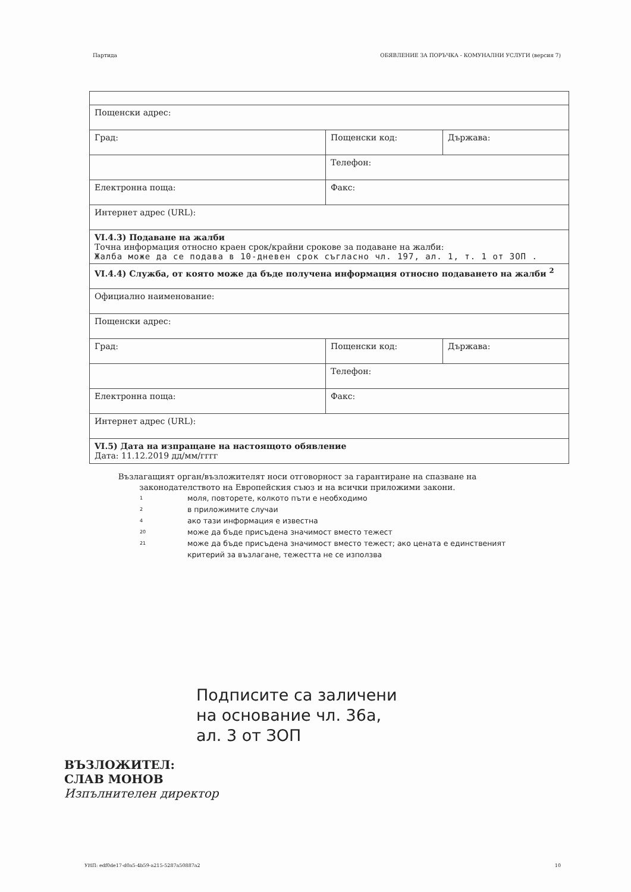Партида ОБЯВЛЕНИЕ ЗА ПОРЪЧКА - КОМУНАЛНИ УСЛУГИ (версия 7)
| Пощенски адрес: | | |
| Град: | Пощенски код: | Държава: |
| | Телефон: | |
| Електронна поща: | Факс: | |
| Интернет адрес (URL): | | |
| VI.4.3) Подаване на жалби Точна информация относно краен срок/крайни срокове за подаване на жалби: Жалба може да се подава в 10-дневен срок съгласно чл. 197, ал. 1, т. 1 от ЗОП . | | |
| VI.4.4) Служба, от която може да бъде получена информация относно подаването на жалби <sup>2</sup> | | |
| Официално наименование: | | |
| Пощенски адрес: | | |
| Град: | Пощенски код: | Държава: |
| | Телефон: | |
| Електронна поща: | Факс: | |
| Интернет адрес (URL): | | |
| VI.5) Дата на изпращане на настоящото обявление Дата: 11.12.2019 дд/мм/гггг | | |
Възлагащият орган/възложителят носи отговорност за гарантиране на спазване на законодателството на Европейския съюз и на всички приложими закони.
1 моля, повторете, колкото пъти е необходимо
2 в приложимите случаи
4 ако тази информация е известна
20 може да бъде присъдена значимост вместо тежест
21 може да бъде присъдена значимост вместо тежест; ако цената е единственият критерий за възлагане, тежестта не се използва
Подписите са заличени
на основание чл. 36а,
ал. 3 от ЗОП
ВЪЗЛОЖИТЕЛ:
СЛАВ МОНОВ
Изпълнителен директор
УНП: edf0de17-d0a5-4b59-a215-5287a50887a2 10